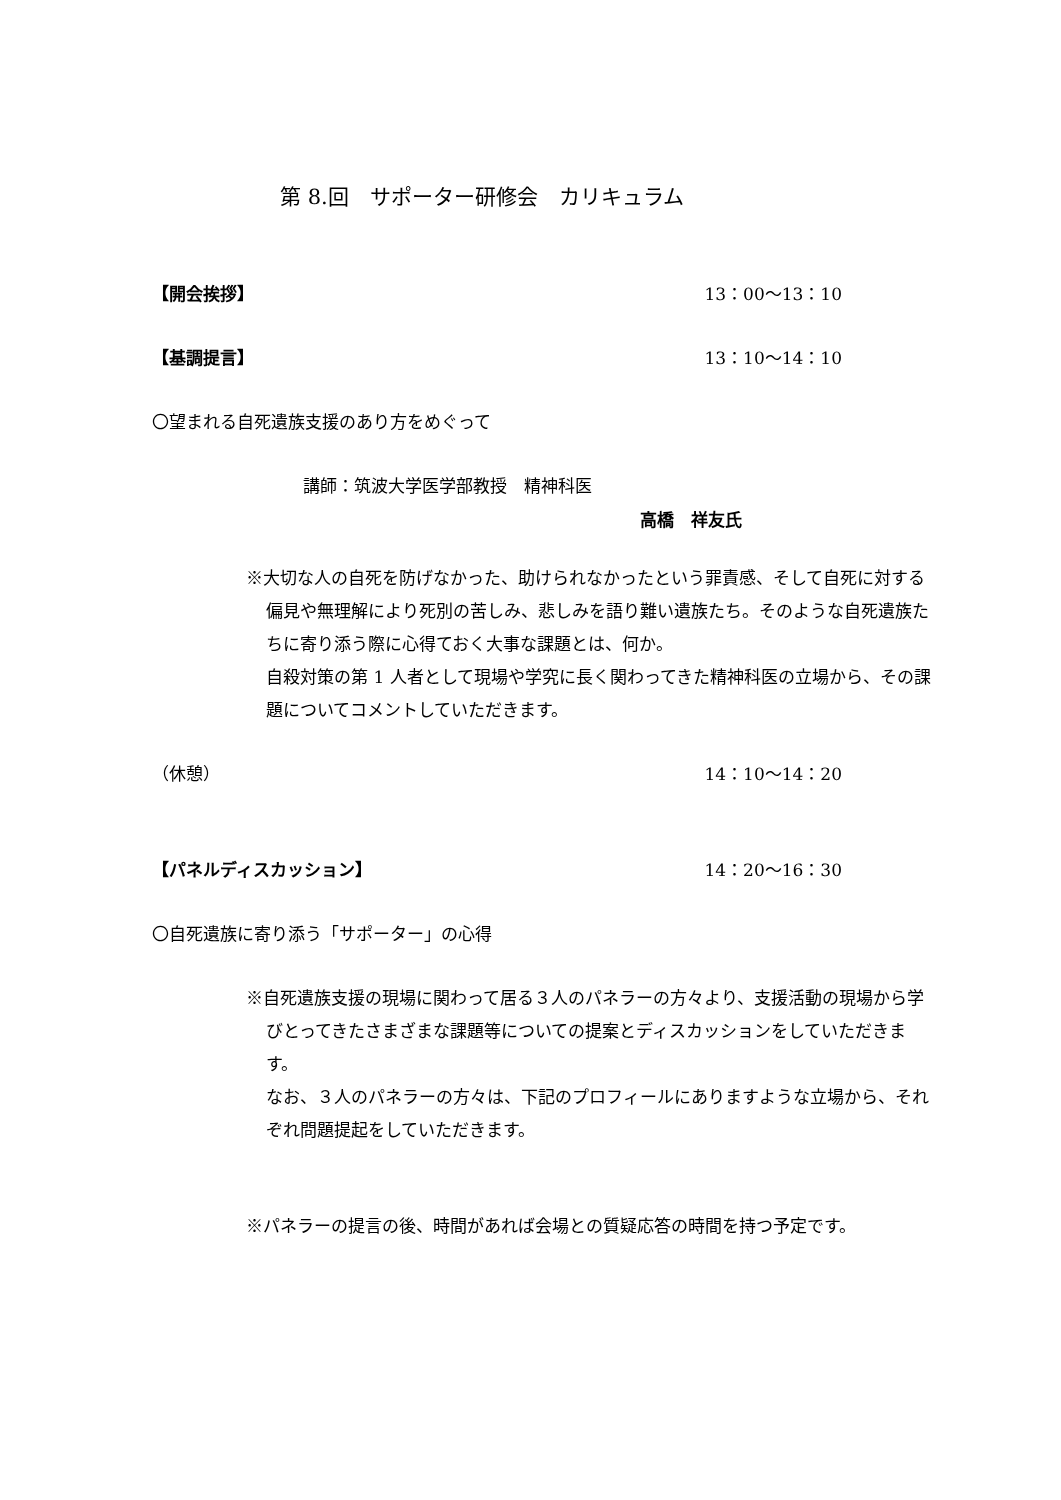第 8.回　サポーター研修会　カリキュラム
【開会挨拶】 13：00〜13：10
【基調提言】 13：10〜14：10
〇望まれる自死遺族支援のあり方をめぐって
講師：筑波大学医学部教授　精神科医
高橋　祥友氏
※大切な人の自死を防げなかった、助けられなかったという罪責感、そして自死に対する偏見や無理解により死別の苦しみ、悲しみを語り難い遺族たち。そのような自死遺族たちに寄り添う際に心得ておく大事な課題とは、何か。
自殺対策の第 1 人者として現場や学究に長く関わってきた精神科医の立場から、その課題についてコメントしていただきます。
（休憩） 14：10〜14：20
【パネルディスカッション】 14：20〜16：30
〇自死遺族に寄り添う「サポーター」の心得
※自死遺族支援の現場に関わって居る３人のパネラーの方々より、支援活動の現場から学びとってきたさまざまな課題等についての提案とディスカッションをしていただきます。
なお、３人のパネラーの方々は、下記のプロフィールにありますような立場から、それぞれ問題提起をしていただきます。
※パネラーの提言の後、時間があれば会場との質疑応答の時間を持つ予定です。